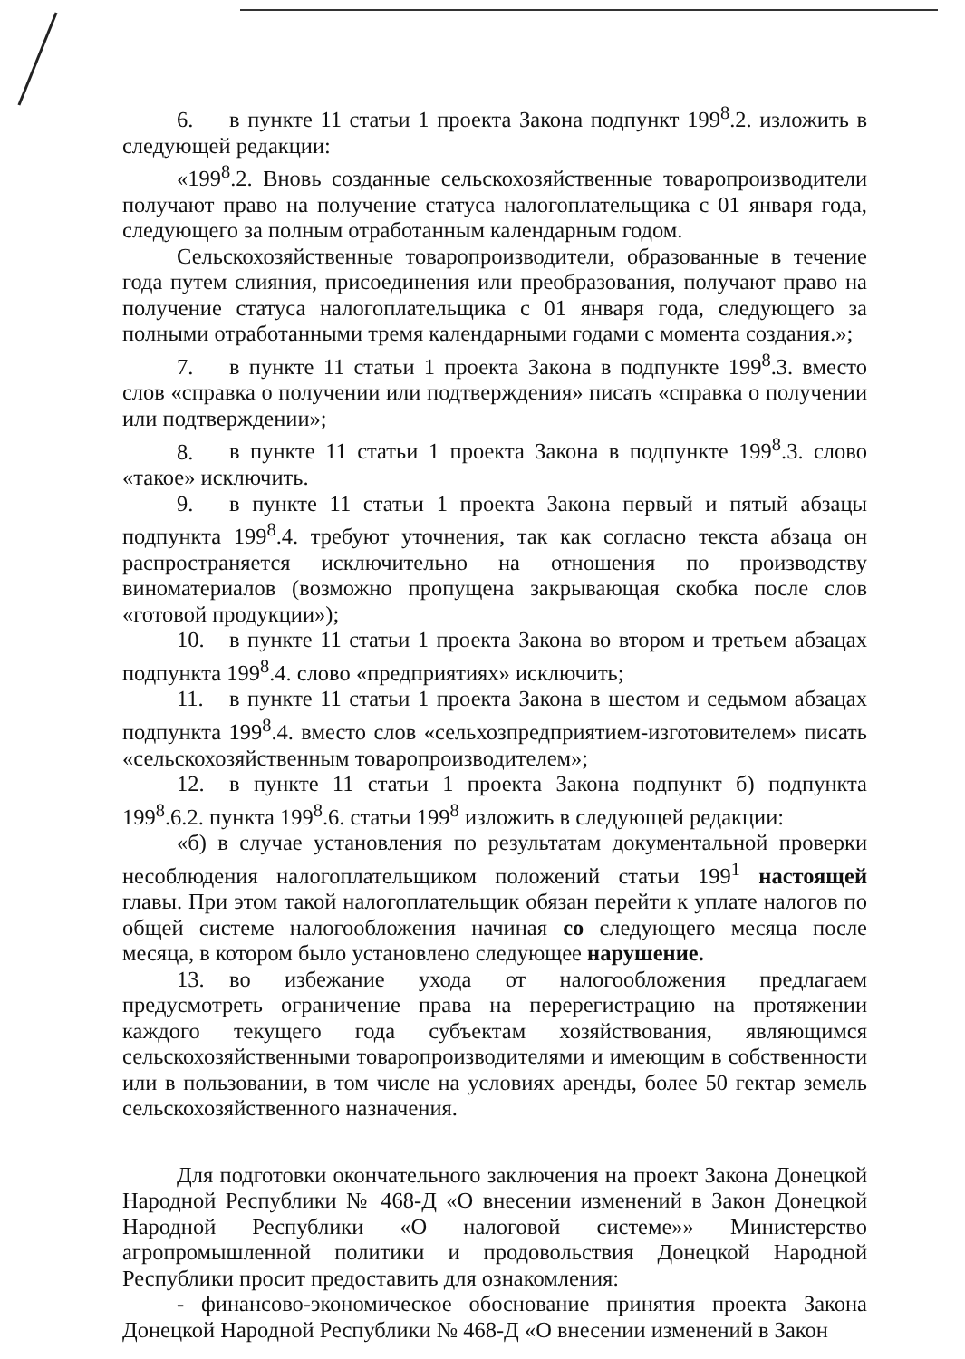6. в пункте 11 статьи 1 проекта Закона подпункт 199<sup>8</sup>.2. изложить в следующей редакции:
«199<sup>8</sup>.2. Вновь созданные сельскохозяйственные товаропроизводители получают право на получение статуса налогоплательщика с 01 января года, следующего за полным отработанным календарным годом.
Сельскохозяйственные товаропроизводители, образованные в течение года путем слияния, присоединения или преобразования, получают право на получение статуса налогоплательщика с 01 января года, следующего за полными отработанными тремя календарными годами с момента создания.»;
7. в пункте 11 статьи 1 проекта Закона в подпункте 199<sup>8</sup>.3. вместо слов «справка о получении или подтверждения» писать «справка о получении или подтверждении»;
8. в пункте 11 статьи 1 проекта Закона в подпункте 199<sup>8</sup>.3. слово «такое» исключить.
9. в пункте 11 статьи 1 проекта Закона первый и пятый абзацы подпункта 199<sup>8</sup>.4. требуют уточнения, так как согласно текста абзаца он распространяется исключительно на отношения по производству виноматериалов (возможно пропущена закрывающая скобка после слов «готовой продукции»);
10. в пункте 11 статьи 1 проекта Закона во втором и третьем абзацах подпункта 199<sup>8</sup>.4. слово «предприятиях» исключить;
11. в пункте 11 статьи 1 проекта Закона в шестом и седьмом абзацах подпункта 199<sup>8</sup>.4. вместо слов «сельхозпредприятием-изготовителем» писать «сельскохозяйственным товаропроизводителем»;
12. в пункте 11 статьи 1 проекта Закона подпункт б) подпункта 199<sup>8</sup>.6.2. пункта 199<sup>8</sup>.6. статьи 199<sup>8</sup> изложить в следующей редакции:
«б) в случае установления по результатам документальной проверки несоблюдения налогоплательщиком положений статьи 199<sup>1</sup> настоящей главы. При этом такой налогоплательщик обязан перейти к уплате налогов по общей системе налогообложения начиная со следующего месяца после месяца, в котором было установлено следующее нарушение.
13. во избежание ухода от налогообложения предлагаем предусмотреть ограничение права на перерегистрацию на протяжении каждого текущего года субъектам хозяйствования, являющимся сельскохозяйственными товаропроизводителями и имеющим в собственности или в пользовании, в том числе на условиях аренды, более 50 гектар земель сельскохозяйственного назначения.
Для подготовки окончательного заключения на проект Закона Донецкой Народной Республики № 468-Д «О внесении изменений в Закон Донецкой Народной Республики «О налоговой системе»» Министерство агропромышленной политики и продовольствия Донецкой Народной Республики просит предоставить для ознакомления:
- финансово-экономическое обоснование принятия проекта Закона Донецкой Народной Республики № 468-Д «О внесении изменений в Закон